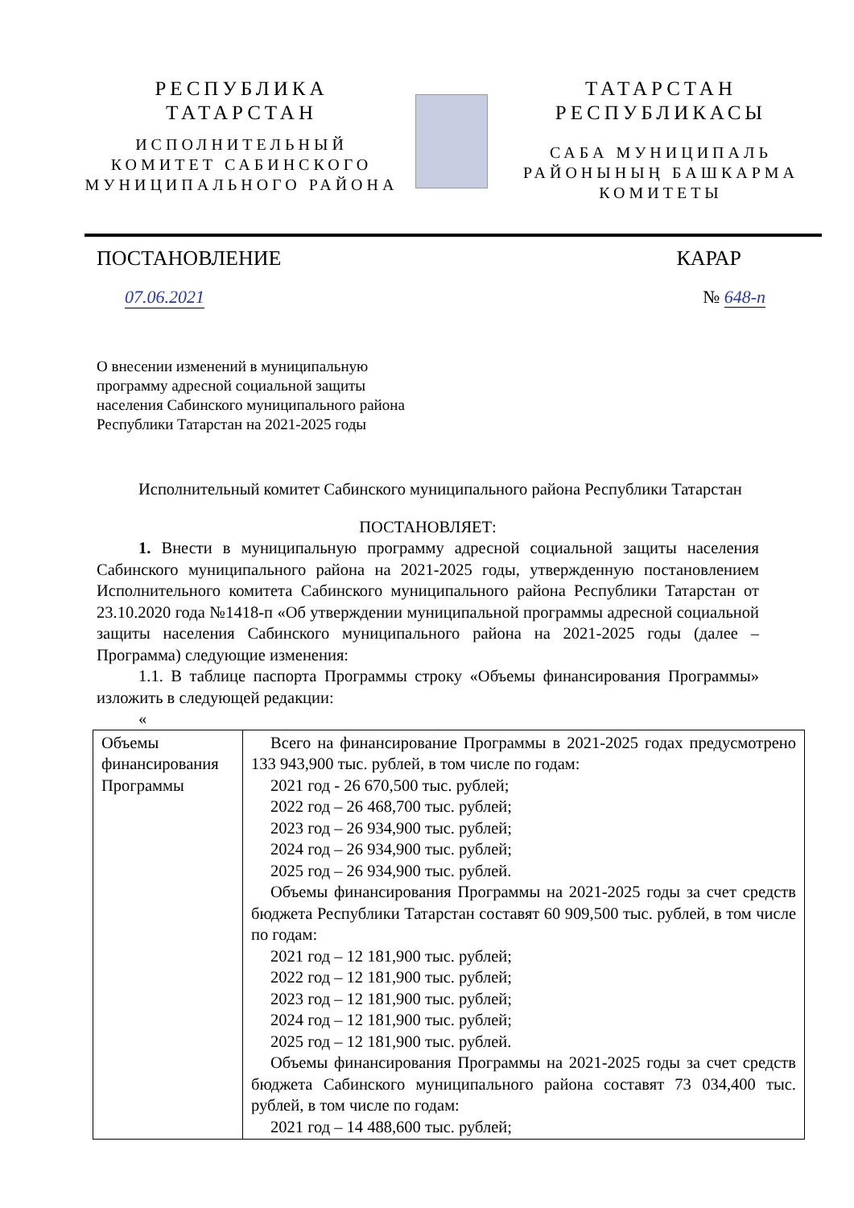РЕСПУБЛИКА
ТАТАРСТАН
ИСПОЛНИТЕЛЬНЫЙ
КОМИТЕТ САБИНСКОГО
МУНИЦИПАЛЬНОГО РАЙОНА
ТАТАРСТАН
РЕСПУБЛИКАСЫ
САБА МУНИЦИПАЛЬ
РАЙОНЫНЫҢ БАШКАРМА
КОМИТЕТЫ
ПОСТАНОВЛЕНИЕ КАРАР
07.06.2021 № 648-п
О внесении изменений в муниципальную
программу адресной социальной защиты
населения Сабинского муниципального района
Республики Татарстан на 2021-2025 годы
Исполнительный комитет Сабинского муниципального района Республики Татарстан
ПОСТАНОВЛЯЕТ:
1. Внести в муниципальную программу адресной социальной защиты населения Сабинского муниципального района на 2021-2025 годы, утвержденную постановлением Исполнительного комитета Сабинского муниципального района Республики Татарстан от 23.10.2020 года №1418-п «Об утверждении муниципальной программы адресной социальной защиты населения Сабинского муниципального района на 2021-2025 годы (далее – Программа) следующие изменения:
1.1. В таблице паспорта Программы строку «Объемы финансирования Программы» изложить в следующей редакции:
«
| Объемы финансирования Программы | Всего на финансирование Программы в 2021-2025 годах предусмотрено 133 943,900 тыс. рублей, в том числе по годам: 2021 год - 26 670,500 тыс. рублей; 2022 год – 26 468,700 тыс. рублей; 2023 год – 26 934,900 тыс. рублей; 2024 год – 26 934,900 тыс. рублей; 2025 год – 26 934,900 тыс. рублей. Объемы финансирования Программы на 2021-2025 годы за счет средств бюджета Республики Татарстан составят 60 909,500 тыс. рублей, в том числе по годам: 2021 год – 12 181,900 тыс. рублей; 2022 год – 12 181,900 тыс. рублей; 2023 год – 12 181,900 тыс. рублей; 2024 год – 12 181,900 тыс. рублей; 2025 год – 12 181,900 тыс. рублей. Объемы финансирования Программы на 2021-2025 годы за счет средств бюджета Сабинского муниципального района составят 73 034,400 тыс. рублей, в том числе по годам: 2021 год – 14 488,600 тыс. рублей; |